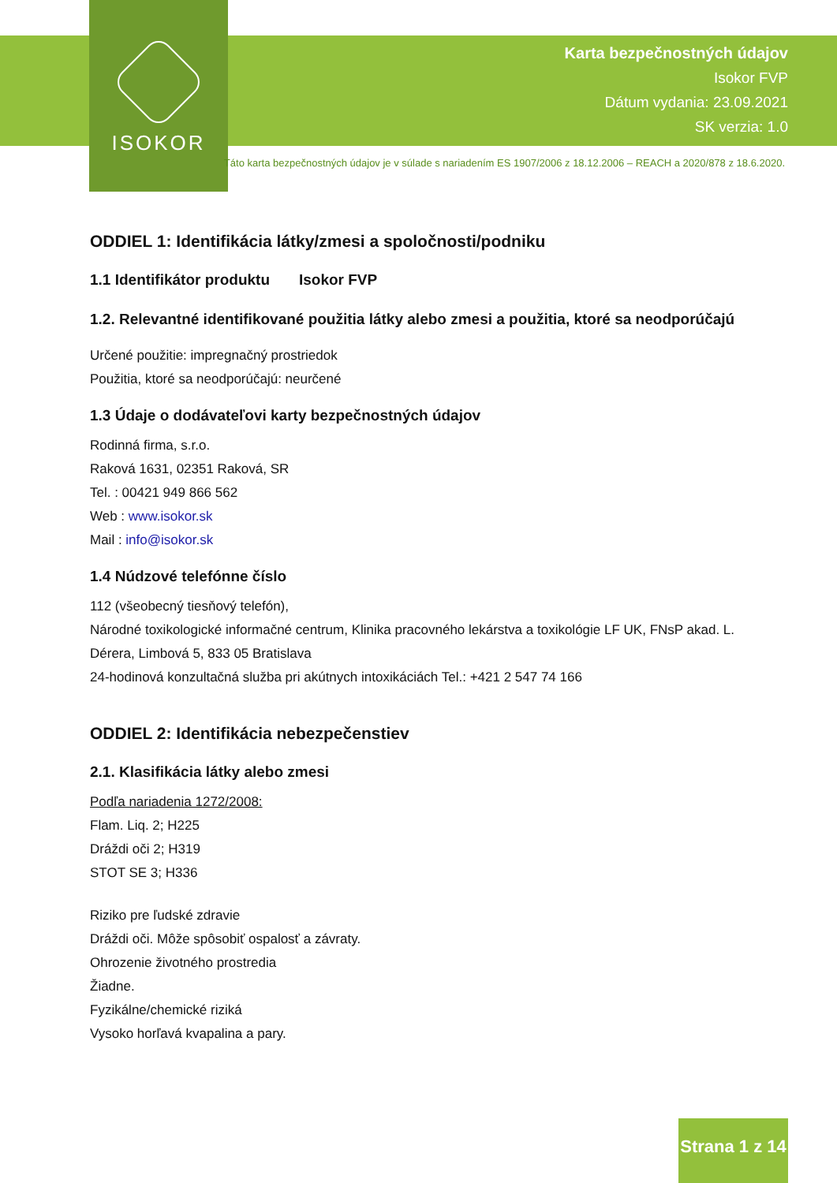ISOKOR
Karta bezpečnostných údajov
Isokor FVP
Dátum vydania: 23.09.2021
SK verzia: 1.0
Táto karta bezpečnostných údajov je v súlade s nariadením ES 1907/2006 z 18.12.2006 – REACH a 2020/878 z 18.6.2020.
ODDIEL 1: Identifikácia látky/zmesi a spoločnosti/podniku
1.1 Identifikátor produktu Isokor FVP
1.2. Relevantné identifikované použitia látky alebo zmesi a použitia, ktoré sa neodporúčajú
Určené použitie: impregnačný prostriedok
Použitia, ktoré sa neodporúčajú: neurčené
1.3 Údaje o dodávateľovi karty bezpečnostných údajov
Rodinná firma, s.r.o.
Raková 1631, 02351 Raková, SR
Tel. : 00421 949 866 562
Web : www.isokor.sk
Mail : info@isokor.sk
1.4 Núdzové telefónne číslo
112 (všeobecný tiesňový telefón),
Národné toxikologické informačné centrum, Klinika pracovného lekárstva a toxikológie LF UK, FNsP akad. L. Dérera, Limbová 5, 833 05 Bratislava
24-hodinová konzultačná služba pri akútnych intoxikáciách Tel.: +421 2 547 74 166
ODDIEL 2: Identifikácia nebezpečenstiev
2.1. Klasifikácia látky alebo zmesi
Podľa nariadenia 1272/2008:
Flam. Liq. 2; H225
Dráždi oči 2; H319
STOT SE 3; H336
Riziko pre ľudské zdravie
Dráždi oči. Môže spôsobiť ospalosť a závraty.
Ohrozenie životného prostredia
Žiadne.
Fyzikálne/chemické riziká
Vysoko horľavá kvapalina a pary.
Strana 1 z 14